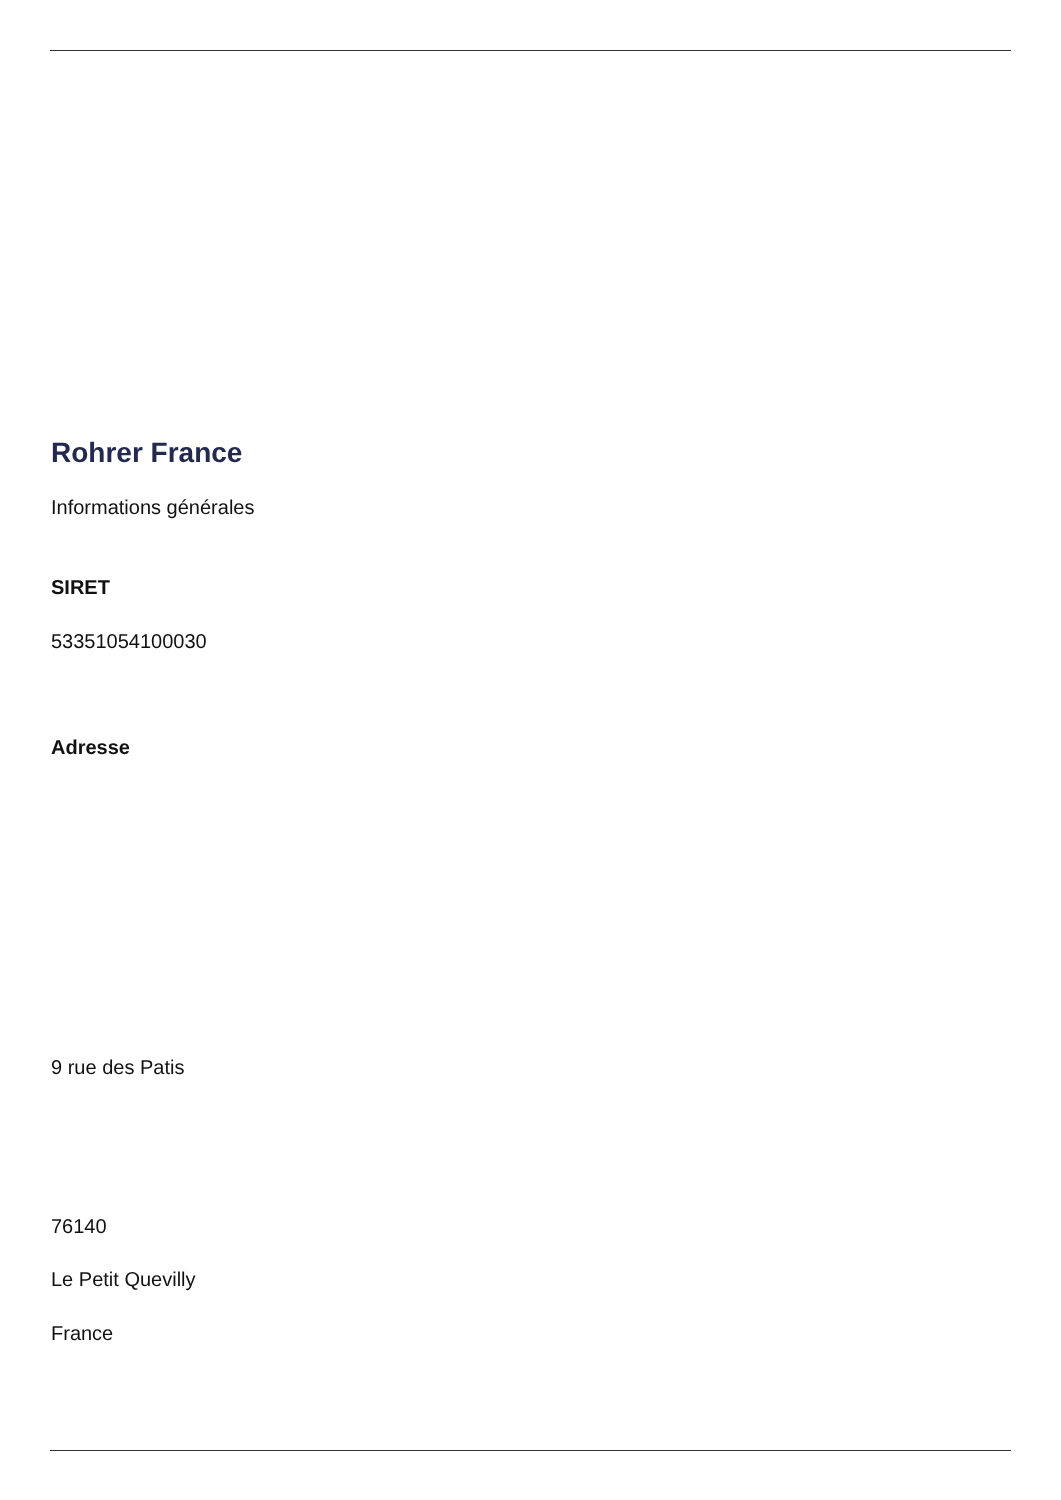Rohrer France
Informations générales
SIRET
53351054100030
Adresse
9 rue des Patis
76140
Le Petit Quevilly
France